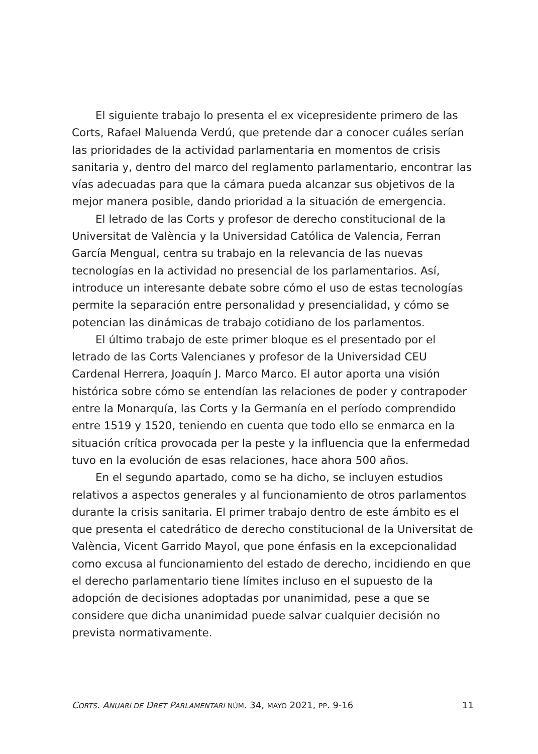El siguiente trabajo lo presenta el ex vicepresidente primero de las Corts, Rafael Maluenda Verdú, que pretende dar a conocer cuáles serían las prioridades de la actividad parlamentaria en momentos de crisis sanitaria y, dentro del marco del reglamento parlamentario, encontrar las vías adecuadas para que la cámara pueda alcanzar sus objetivos de la mejor manera posible, dando prioridad a la situación de emergencia.
El letrado de las Corts y profesor de derecho constitucional de la Universitat de València y la Universidad Católica de Valencia, Ferran García Mengual, centra su trabajo en la relevancia de las nuevas tecnologías en la actividad no presencial de los parlamentarios. Así, introduce un interesante debate sobre cómo el uso de estas tecnologías permite la separación entre personalidad y presencialidad, y cómo se potencian las dinámicas de trabajo cotidiano de los parlamentos.
El último trabajo de este primer bloque es el presentado por el letrado de las Corts Valencianes y profesor de la Universidad CEU Cardenal Herrera, Joaquín J. Marco Marco. El autor aporta una visión histórica sobre cómo se entendían las relaciones de poder y contrapoder entre la Monarquía, las Corts y la Germanía en el período comprendido entre 1519 y 1520, teniendo en cuenta que todo ello se enmarca en la situación crítica provocada per la peste y la influencia que la enfermedad tuvo en la evolución de esas relaciones, hace ahora 500 años.
En el segundo apartado, como se ha dicho, se incluyen estudios relativos a aspectos generales y al funcionamiento de otros parlamentos durante la crisis sanitaria. El primer trabajo dentro de este ámbito es el que presenta el catedrático de derecho constitucional de la Universitat de València, Vicent Garrido Mayol, que pone énfasis en la excepcionalidad como excusa al funcionamiento del estado de derecho, incidiendo en que el derecho parlamentario tiene límites incluso en el supuesto de la adopción de decisiones adoptadas por unanimidad, pese a que se considere que dicha unanimidad puede salvar cualquier decisión no prevista normativamente.
CORTS. ANUARI DE DRET PARLAMENTARI NÚM. 34, MAYO 2021, PP. 9-16 11